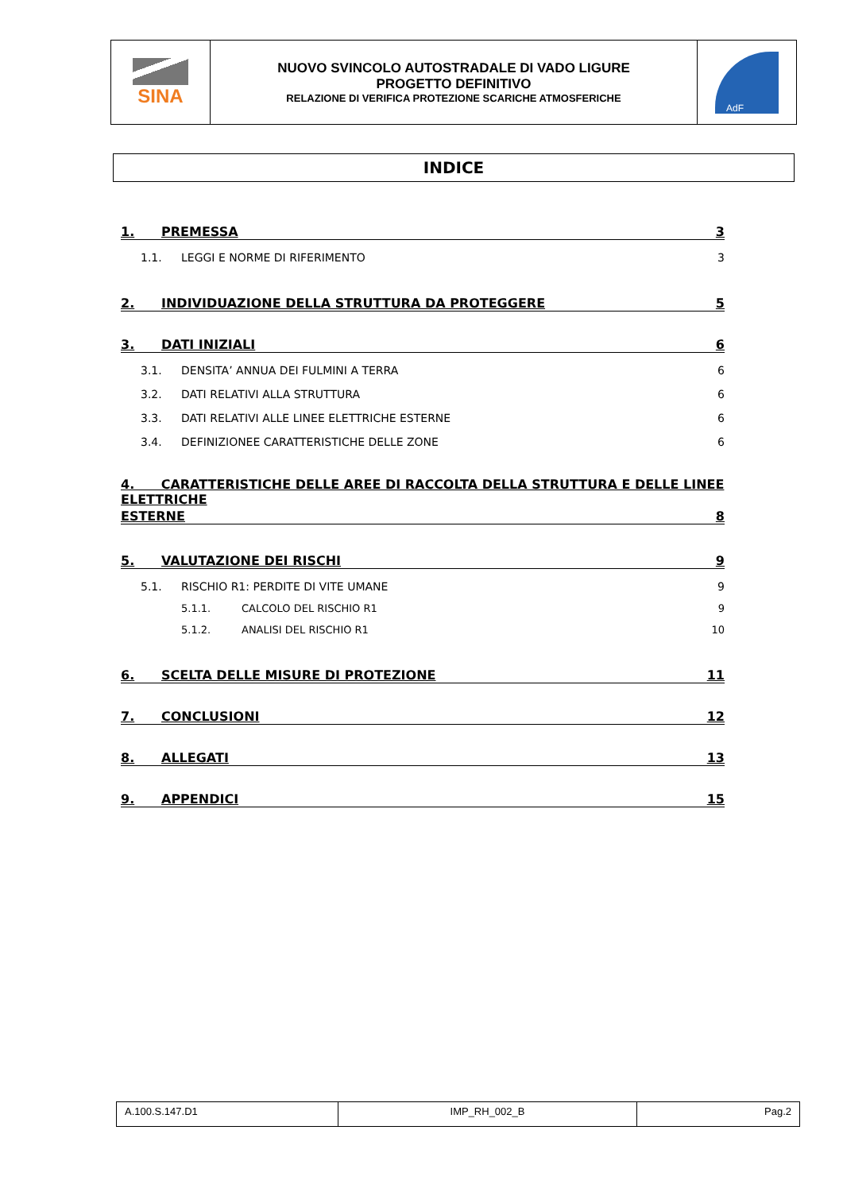| SINA | NUOVO SVINCOLO AUTOSTRADALE DI VADO LIGURE PROGETTO DEFINITIVO RELAZIONE DI VERIFICA PROTEZIONE SCARICHE ATMOSFERICHE | AdF |
INDICE
1. PREMESSA 3
1.1. LEGGI E NORME DI RIFERIMENTO 3
2. INDIVIDUAZIONE DELLA STRUTTURA DA PROTEGGERE 5
3. DATI INIZIALI 6
3.1. DENSITA’ ANNUA DEI FULMINI A TERRA 6
3.2. DATI RELATIVI ALLA STRUTTURA 6
3.3. DATI RELATIVI ALLE LINEE ELETTRICHE ESTERNE 6
3.4. DEFINIZIONEE CARATTERISTICHE DELLE ZONE 6
4. CARATTERISTICHE DELLE AREE DI RACCOLTA DELLA STRUTTURA E DELLE LINEE ELETTRICHE
ESTERNE 8
5. VALUTAZIONE DEI RISCHI 9
5.1. RISCHIO R1: PERDITE DI VITE UMANE 9
5.1.1. CALCOLO DEL RISCHIO R1 9
5.1.2. ANALISI DEL RISCHIO R1 10
6. SCELTA DELLE MISURE DI PROTEZIONE 11
7. CONCLUSIONI 12
8. ALLEGATI 13
9. APPENDICI 15
| A.100.S.147.D1 | IMP_RH_002_B | Pag.2 |